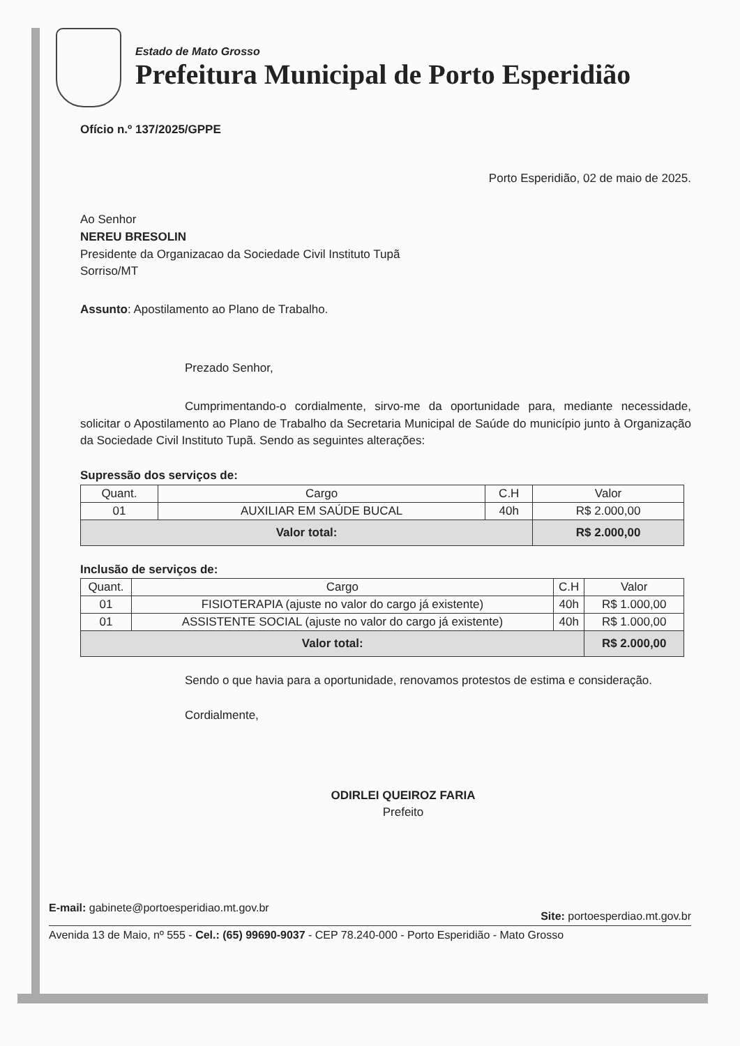Estado de Mato Grosso
Prefeitura Municipal de Porto Esperidião
Ofício n.º 137/2025/GPPE
Porto Esperidião, 02 de maio de 2025.
Ao Senhor
NEREU BRESOLIN
Presidente da Organizacao da Sociedade Civil Instituto Tupã
Sorriso/MT
Assunto: Apostilamento ao Plano de Trabalho.
Prezado Senhor,
Cumprimentando-o cordialmente, sirvo-me da oportunidade para, mediante necessidade, solicitar o Apostilamento ao Plano de Trabalho da Secretaria Municipal de Saúde do município junto à Organização da Sociedade Civil Instituto Tupã. Sendo as seguintes alterações:
Supressão dos serviços de:
| Quant. | Cargo | C.H | Valor |
| --- | --- | --- | --- |
| 01 | AUXILIAR EM SAÚDE BUCAL | 40h | R$ 2.000,00 |
| Valor total: | | | R$ 2.000,00 |
Inclusão de serviços de:
| Quant. | Cargo | C.H | Valor |
| --- | --- | --- | --- |
| 01 | FISIOTERAPIA (ajuste no valor do cargo já existente) | 40h | R$ 1.000,00 |
| 01 | ASSISTENTE SOCIAL (ajuste no valor do cargo já existente) | 40h | R$ 1.000,00 |
| Valor total: | | | R$ 2.000,00 |
Sendo o que havia para a oportunidade, renovamos protestos de estima e consideração.
Cordialmente,
ODIRLEI QUEIROZ FARIA
Prefeito
E-mail: gabinete@portoesperidiao.mt.gov.br Site: portoesperdiao.mt.gov.br
Avenida 13 de Maio, nº 555 - Cel.: (65) 99690-9037 - CEP 78.240-000 - Porto Esperidião - Mato Grosso